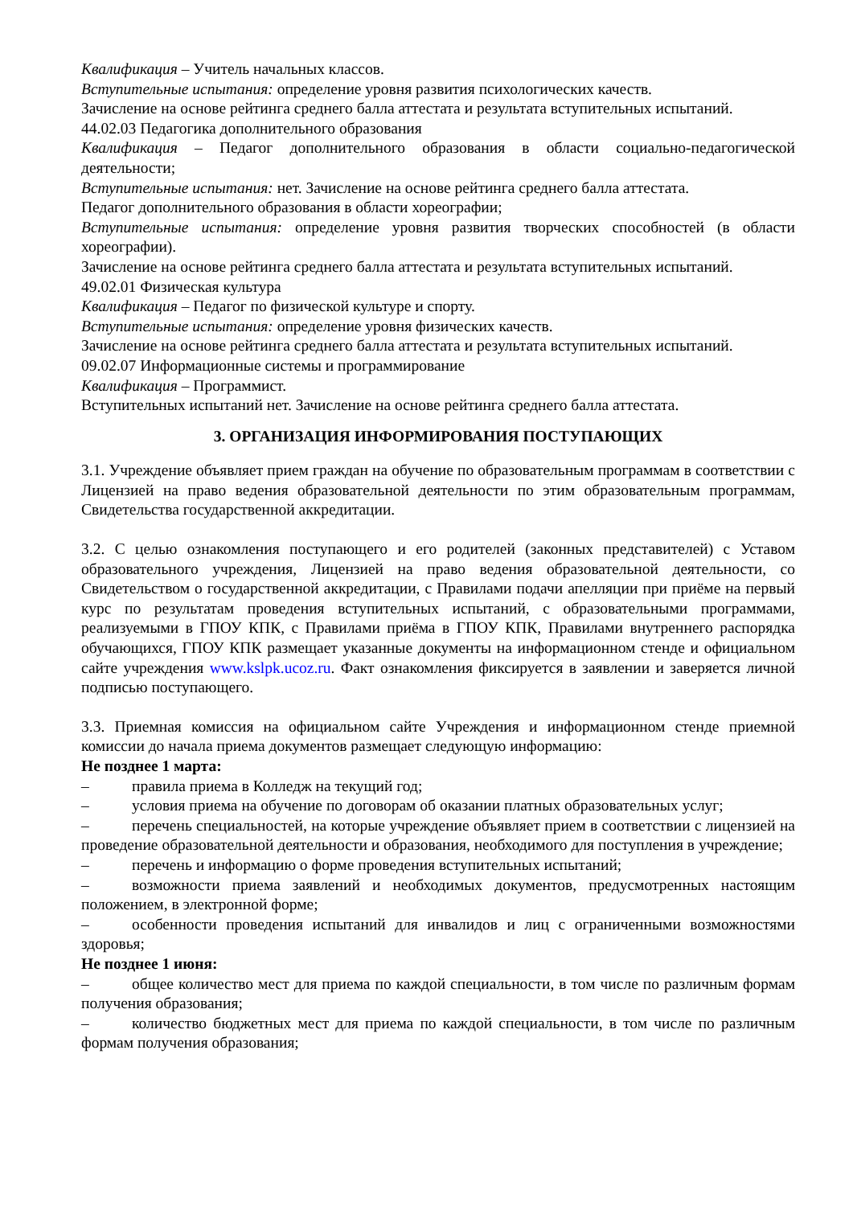Квалификация – Учитель начальных классов.
Вступительные испытания: определение уровня развития психологических качеств.
Зачисление на основе рейтинга среднего балла аттестата и результата вступительных испытаний.
44.02.03 Педагогика дополнительного образования
Квалификация – Педагог дополнительного образования в области социально-педагогической деятельности;
Вступительные испытания: нет. Зачисление на основе рейтинга среднего балла аттестата.
Педагог дополнительного образования в области хореографии;
Вступительные испытания: определение уровня развития творческих способностей (в области хореографии).
Зачисление на основе рейтинга среднего балла аттестата и результата вступительных испытаний.
49.02.01 Физическая культура
Квалификация – Педагог по физической культуре и спорту.
Вступительные испытания: определение уровня физических качеств.
Зачисление на основе рейтинга среднего балла аттестата и результата вступительных испытаний.
09.02.07 Информационные системы и программирование
Квалификация – Программист.
Вступительных испытаний нет. Зачисление на основе рейтинга среднего балла аттестата.
3. ОРГАНИЗАЦИЯ ИНФОРМИРОВАНИЯ ПОСТУПАЮЩИХ
3.1. Учреждение объявляет прием граждан на обучение по образовательным программам в соответствии с Лицензией на право ведения образовательной деятельности по этим образовательным программам, Свидетельства государственной аккредитации.
3.2. С целью ознакомления поступающего и его родителей (законных представителей) с Уставом образовательного учреждения, Лицензией на право ведения образовательной деятельности, со Свидетельством о государственной аккредитации, с Правилами подачи апелляции при приёме на первый курс по результатам проведения вступительных испытаний, с образовательными программами, реализуемыми в ГПОУ КПК, с Правилами приёма в ГПОУ КПК, Правилами внутреннего распорядка обучающихся, ГПОУ КПК размещает указанные документы на информационном стенде и официальном сайте учреждения www.kslpk.ucoz.ru. Факт ознакомления фиксируется в заявлении и заверяется личной подписью поступающего.
3.3. Приемная комиссия на официальном сайте Учреждения и информационном стенде приемной комиссии до начала приема документов размещает следующую информацию:
Не позднее 1 марта:
– правила приема в Колледж на текущий год;
– условия приема на обучение по договорам об оказании платных образовательных услуг;
– перечень специальностей, на которые учреждение объявляет прием в соответствии с лицензией на проведение образовательной деятельности и образования, необходимого для поступления в учреждение;
– перечень и информацию о форме проведения вступительных испытаний;
– возможности приема заявлений и необходимых документов, предусмотренных настоящим положением, в электронной форме;
– особенности проведения испытаний для инвалидов и лиц с ограниченными возможностями здоровья;
Не позднее 1 июня:
– общее количество мест для приема по каждой специальности, в том числе по различным формам получения образования;
– количество бюджетных мест для приема по каждой специальности, в том числе по различным формам получения образования;